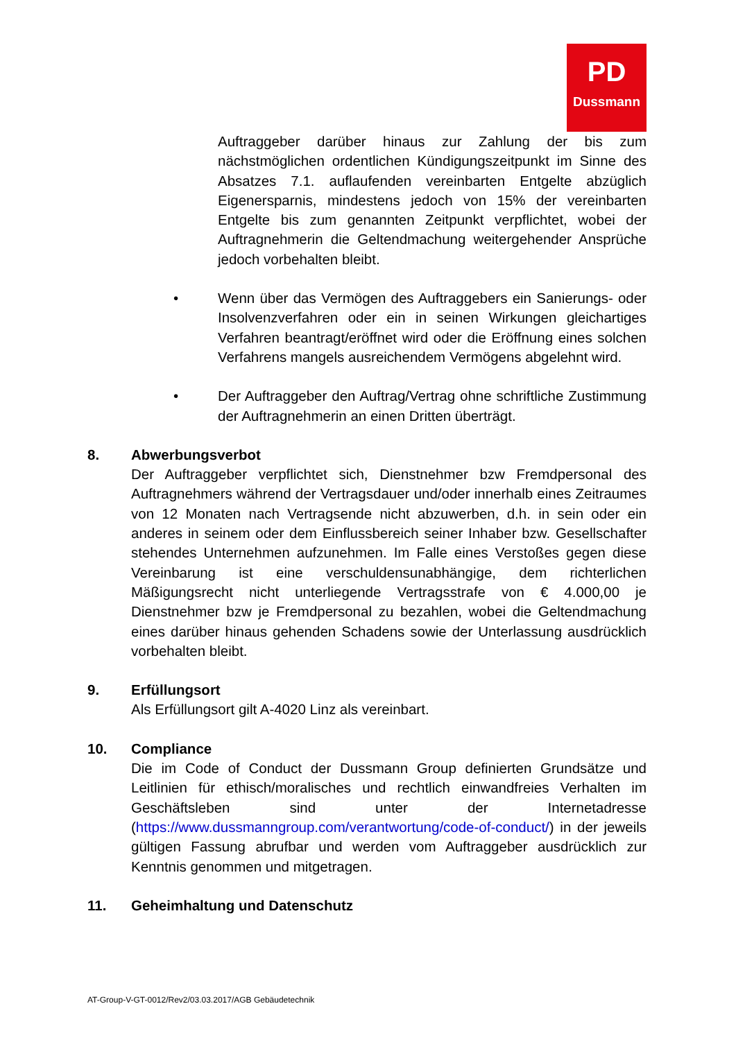PD
Dussmann
Auftraggeber darüber hinaus zur Zahlung der bis zum nächstmöglichen ordentlichen Kündigungszeitpunkt im Sinne des Absatzes 7.1. auflaufenden vereinbarten Entgelte abzüglich Eigenersparnis, mindestens jedoch von 15% der vereinbarten Entgelte bis zum genannten Zeitpunkt verpflichtet, wobei der Auftragnehmerin die Geltendmachung weitergehender Ansprüche jedoch vorbehalten bleibt.
• Wenn über das Vermögen des Auftraggebers ein Sanierungs- oder Insolvenzverfahren oder ein in seinen Wirkungen gleichartiges Verfahren beantragt/eröffnet wird oder die Eröffnung eines solchen Verfahrens mangels ausreichendem Vermögens abgelehnt wird.
• Der Auftraggeber den Auftrag/Vertrag ohne schriftliche Zustimmung der Auftragnehmerin an einen Dritten überträgt.
8. Abwerbungsverbot
Der Auftraggeber verpflichtet sich, Dienstnehmer bzw Fremdpersonal des Auftragnehmers während der Vertragsdauer und/oder innerhalb eines Zeitraumes von 12 Monaten nach Vertragsende nicht abzuwerben, d.h. in sein oder ein anderes in seinem oder dem Einflussbereich seiner Inhaber bzw. Gesellschafter stehendes Unternehmen aufzunehmen. Im Falle eines Verstoßes gegen diese Vereinbarung ist eine verschuldensunabhängige, dem richterlichen Mäßigungsrecht nicht unterliegende Vertragsstrafe von € 4.000,00 je Dienstnehmer bzw je Fremdpersonal zu bezahlen, wobei die Geltendmachung eines darüber hinaus gehenden Schadens sowie der Unterlassung ausdrücklich vorbehalten bleibt.
9. Erfüllungsort
Als Erfüllungsort gilt A-4020 Linz als vereinbart.
10. Compliance
Die im Code of Conduct der Dussmann Group definierten Grundsätze und Leitlinien für ethisch/moralisches und rechtlich einwandfreies Verhalten im Geschäftsleben sind unter der Internetadresse (https://www.dussmanngroup.com/verantwortung/code-of-conduct/) in der jeweils gültigen Fassung abrufbar und werden vom Auftraggeber ausdrücklich zur Kenntnis genommen und mitgetragen.
11. Geheimhaltung und Datenschutz
AT-Group-V-GT-0012/Rev2/03.03.2017/AGB Gebäudetechnik